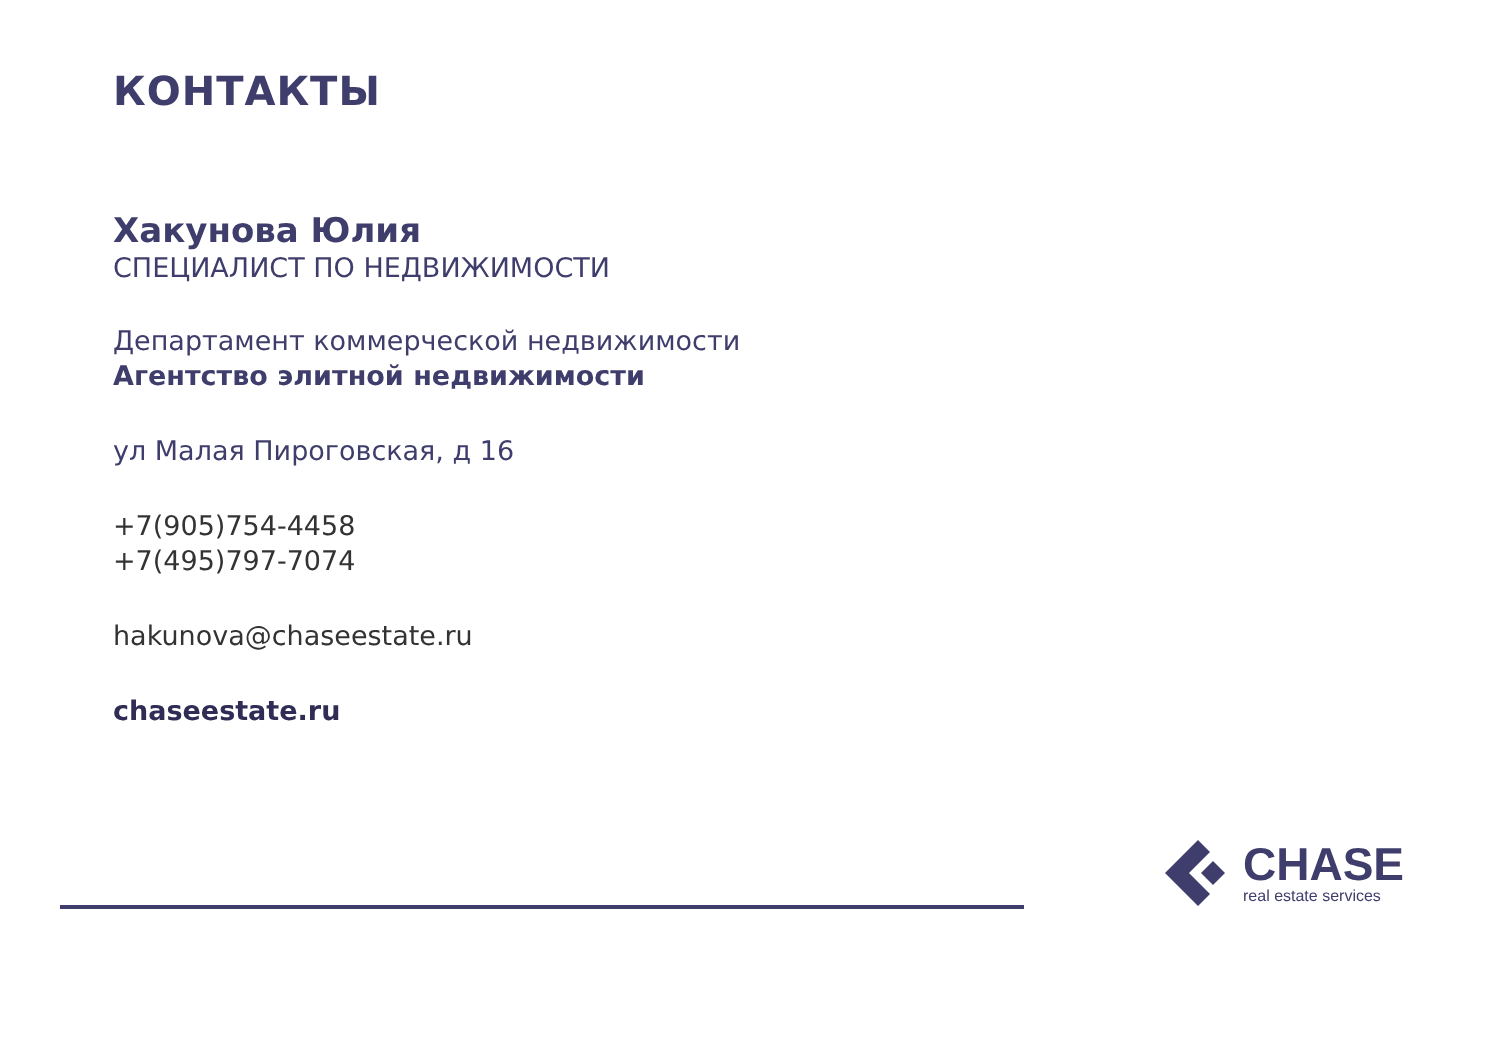КОНТАКТЫ
Хакунова Юлия
СПЕЦИАЛИСТ ПО НЕДВИЖИМОСТИ
Департамент коммерческой недвижимости
Агентство элитной недвижимости
ул Малая Пироговская, д 16
+7(905)754-4458
+7(495)797-7074
hakunova@chaseestate.ru
chaseestate.ru
CHASE
real estate services